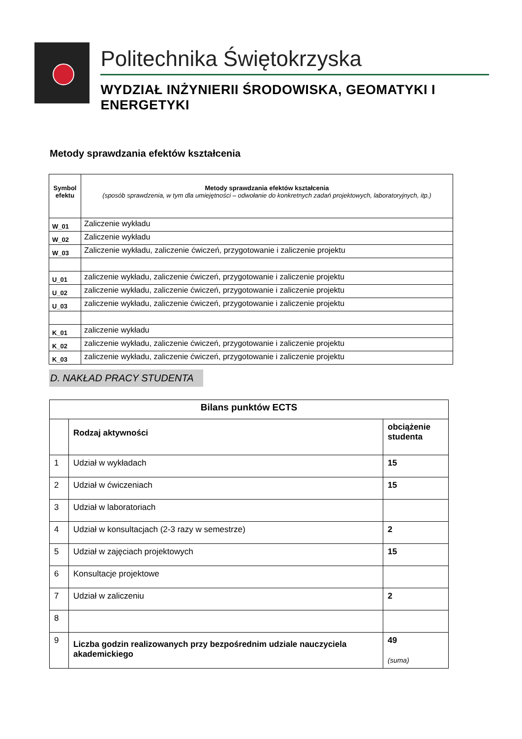Politechnika Świętokrzyska
WYDZIAŁ INŻYNIERII ŚRODOWISKA, GEOMATYKI I ENERGETYKI
Metody sprawdzania efektów kształcenia
| Symbol efektu | Metody sprawdzania efektów kształcenia (sposób sprawdzenia, w tym dla umiejętności – odwołanie do konkretnych zadań projektowych, laboratoryjnych, itp.) |
| W_01 | Zaliczenie wykładu |
| W_02 | Zaliczenie wykładu |
| W_03 | Zaliczenie wykładu, zaliczenie ćwiczeń, przygotowanie i zaliczenie projektu |
| U_01 | zaliczenie wykładu, zaliczenie ćwiczeń, przygotowanie i zaliczenie projektu |
| U_02 | zaliczenie wykładu, zaliczenie ćwiczeń, przygotowanie i zaliczenie projektu |
| U_03 | zaliczenie wykładu, zaliczenie ćwiczeń, przygotowanie i zaliczenie projektu |
| K_01 | zaliczenie wykładu |
| K_02 | zaliczenie wykładu, zaliczenie ćwiczeń, przygotowanie i zaliczenie projektu |
| K_03 | zaliczenie wykładu, zaliczenie ćwiczeń, przygotowanie i zaliczenie projektu |
D. NAKŁAD PRACY STUDENTA
| Bilans punktów ECTS | | |
| --- | --- | --- |
| | Rodzaj aktywności | obciążenie studenta |
| 1 | Udział w wykładach | 15 |
| 2 | Udział w ćwiczeniach | 15 |
| 3 | Udział w laboratoriach | |
| 4 | Udział w konsultacjach (2-3 razy w semestrze) | 2 |
| 5 | Udział w zajęciach projektowych | 15 |
| 6 | Konsultacje projektowe | |
| 7 | Udział w zaliczeniu | 2 |
| 8 | | |
| 9 | Liczba godzin realizowanych przy bezpośrednim udziale nauczyciela akademickiego | 49 (suma) |